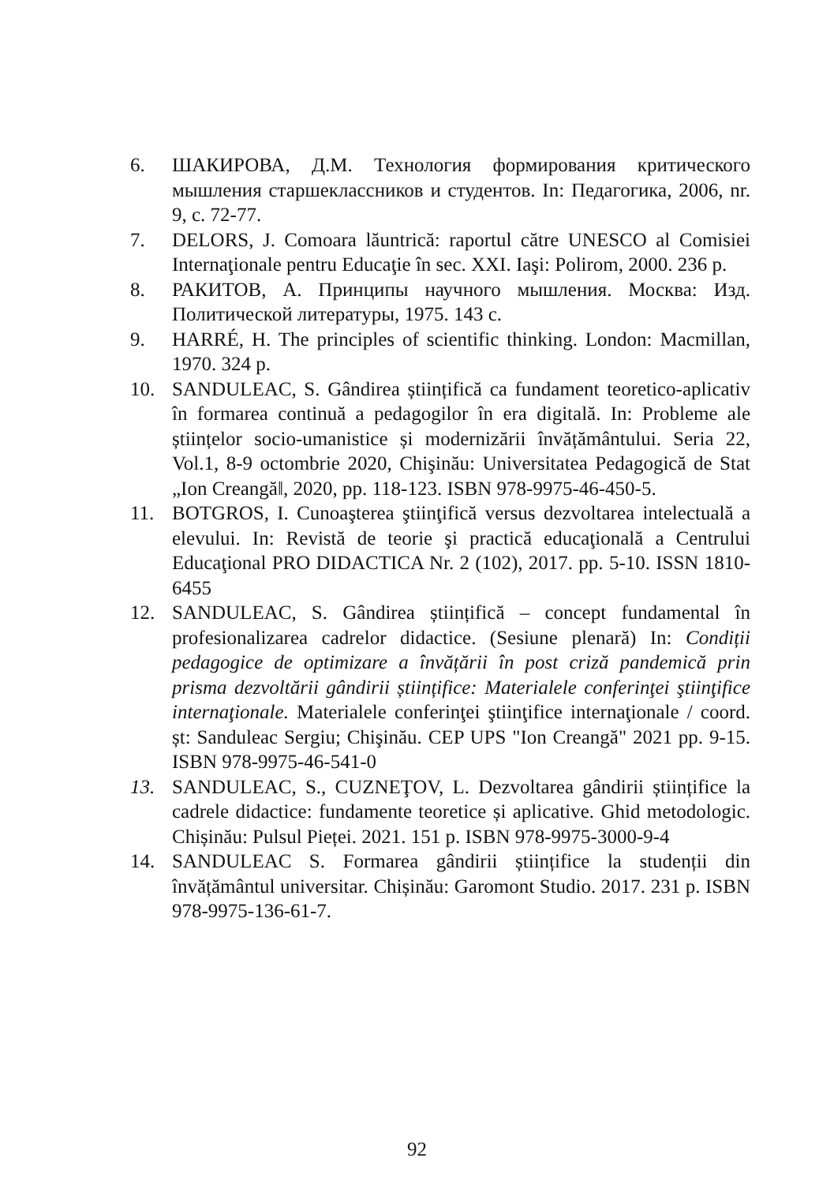6. ШАКИРОВА, Д.М. Технология формирования критического мышления старшеклассников и студентов. In: Педагогика, 2006, nr. 9, с. 72-77.
7. DELORS, J. Comoara lăuntrică: raportul către UNESCO al Comisiei Internaţionale pentru Educaţie în sec. XXI. Iaşi: Polirom, 2000. 236 p.
8. РАКИТОВ, А. Принципы научного мышления. Москва: Изд. Политической литературы, 1975. 143 с.
9. HARRÉ, H. The principles of scientific thinking. London: Macmillan, 1970. 324 p.
10. SANDULEAC, S. Gândirea științifică ca fundament teoretico-aplicativ în formarea continuă a pedagogilor în era digitală. In: Probleme ale științelor socio-umanistice și modernizării învățământului. Seria 22, Vol.1, 8-9 octombrie 2020, Chişinău: Universitatea Pedagogică de Stat „Ion Creangă‖, 2020, pp. 118-123. ISBN 978-9975-46-450-5.
11. BOTGROS, I. Cunoaşterea ştiinţifică versus dezvoltarea intelectuală a elevului. In: Revistă de teorie şi practică educaţională a Centrului Educaţional PRO DIDACTICA Nr. 2 (102), 2017. pp. 5-10. ISSN 1810-6455
12. SANDULEAC, S. Gândirea științifică – concept fundamental în profesionalizarea cadrelor didactice. (Sesiune plenară) In: Condiții pedagogice de optimizare a învățării în post criză pandemică prin prisma dezvoltării gândirii științifice: Materialele conferinţei ştiinţifice internaţionale. Materialele conferinţei ştiinţifice internaţionale / coord. șt: Sanduleac Sergiu; Chişinău. CEP UPS "Ion Creangă" 2021 pp. 9-15. ISBN 978-9975-46-541-0
13. SANDULEAC, S., CUZNEŢOV, L. Dezvoltarea gândirii științifice la cadrele didactice: fundamente teoretice și aplicative. Ghid metodologic. Chișinău: Pulsul Pieței. 2021. 151 p. ISBN 978-9975-3000-9-4
14. SANDULEAC S. Formarea gândirii științifice la studenții din învățământul universitar. Chișinău: Garomont Studio. 2017. 231 p. ISBN 978-9975-136-61-7.
92